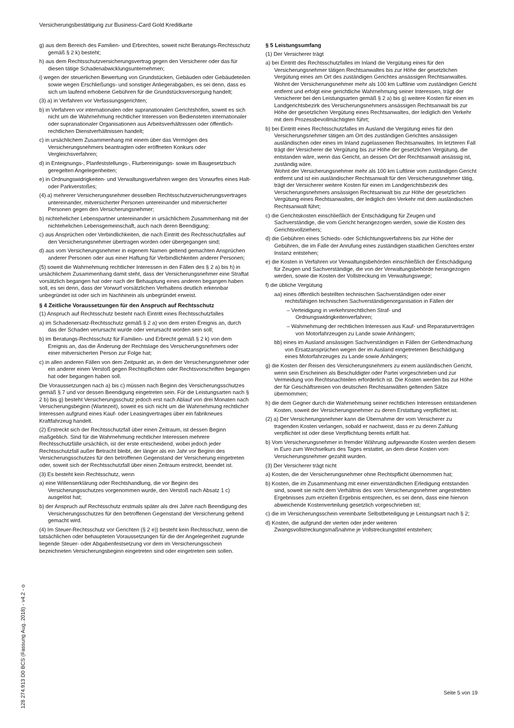Versicherungsbestätigung zur Business-Card Gold Kreditkarte
g) aus dem Bereich des Familien- und Erbrechtes, soweit nicht Beratungs-Rechtsschutz gemäß § 2 k) besteht;
h) aus dem Rechtsschutzversicherungsvertrag gegen den Versicherer oder das für diesen tätige Schadenabwicklungsunternehmen;
i) wegen der steuerlichen Bewertung von Grundstücken, Gebäuden oder Gebäudeteilen sowie wegen Erschließungs- und sonstiger Anliegerabgaben, es sei denn, dass es sich um laufend erhobene Gebühren für die Grundstücksversorgung handelt;
(3) a) in Verfahren vor Verfassungsgerichten;
b) in Verfahren vor internationalen oder supranationalen Gerichtshöfen, soweit es sich nicht um die Wahrnehmung rechtlicher Interessen von Bediensteten internationaler oder supranationaler Organisationen aus Arbeitsverhältnissen oder öffentlich-rechtlichen Dienstverhältnissen handelt;
c) in ursächlichem Zusammenhang mit einem über das Vermögen des Versicherungsnehmers beantragten oder eröffneten Konkurs oder Vergleichsverfahren;
d) in Enteignungs-, Planfeststellungs-, Flurbereinigungs- sowie im Baugesetzbuch geregelten Angelegenheiten;
e) in Ordnungswidrigkeiten- und Verwaltungsverfahren wegen des Vorwurfes eines Halt- oder Parkverstoßes;
(4) a) mehrerer Versicherungsnehmer desselben Rechtsschutzversicherungsvertrages untereinander, mitversicherter Personen untereinander und mitversicherter Personen gegen den Versicherungsnehmer;
b) nichtehelicher Lebenspartner untereinander in ursächlichem Zusammenhang mit der nichtehelichen Lebensgemeinschaft, auch nach deren Beendigung;
c) aus Ansprüchen oder Verbindlichkeiten, die nach Eintritt des Rechtsschutzfalles auf den Versicherungsnehmer übertragen worden oder übergegangen sind;
d) aus vom Versicherungsnehmer in eigenem Namen geltend gemachten Ansprüchen anderer Personen oder aus einer Haftung für Verbindlichkeiten anderer Personen;
(5) soweit die Wahrnehmung rechtlicher Interessen in den Fällen des § 2 a) bis h) in ursächlichem Zusammenhang damit steht, dass der Versicherungsnehmer eine Straftat vorsätzlich begangen hat oder nach der Behauptung eines anderen begangen haben soll, es sei denn, dass der Vorwurf vorsätzlichen Verhaltens deutlich erkennbar unbegründet ist oder sich im Nachhinein als unbegründet erweist.
§ 4 Zeitliche Voraussetzungen für den Anspruch auf Rechtsschutz
(1) Anspruch auf Rechtsschutz besteht nach Eintritt eines Rechtsschutzfalles
a) im Schadenersatz-Rechtsschutz gemäß § 2 a) von dem ersten Ereignis an, durch das der Schaden verursacht wurde oder verursacht worden sein soll;
b) im Beratungs-Rechtsschutz für Familien- und Erbrecht gemäß § 2 k) von dem Ereignis an, das die Änderung der Rechtslage des Versicherungsnehmers oder einer mitversicherten Person zur Folge hat;
c) in allen anderen Fällen von dem Zeitpunkt an, in dem der Versicherungsnehmer oder ein anderer einen Verstoß gegen Rechtspflichten oder Rechtsvorschriften begangen hat oder begangen haben soll.
Die Voraussetzungen nach a) bis c) müssen nach Beginn des Versicherungsschutzes gemäß § 7 und vor dessen Beendigung eingetreten sein. Für die Leistungsarten nach § 2 b) bis g) besteht Versicherungsschutz jedoch erst nach Ablauf von drei Monaten nach Versicherungsbeginn (Wartezeit), soweit es sich nicht um die Wahrnehmung rechtlicher Interessen aufgrund eines Kauf- oder Leasingvertrages über ein fabrikneues Kraftfahrzeug handelt.
(2) Erstreckt sich der Rechtsschutzfall über einen Zeitraum, ist dessen Beginn maßgeblich. Sind für die Wahrnehmung rechtlicher Interessen mehrere Rechtsschutzfälle ursächlich, ist der erste entscheidend, wobei jedoch jeder Rechtsschutzfall außer Betracht bleibt, der länger als ein Jahr vor Beginn des Versicherungsschutzes für den betroffenen Gegenstand der Versicherung eingetreten oder, soweit sich der Rechtsschutzfall über einen Zeitraum erstreckt, beendet ist.
(3) Es besteht kein Rechtsschutz, wenn
a) eine Willenserklärung oder Rechtshandlung, die vor Beginn des Versicherungsschutzes vorgenommen wurde, den Verstoß nach Absatz 1 c) ausgelöst hat;
b) der Anspruch auf Rechtsschutz erstmals später als drei Jahre nach Beendigung des Versicherungsschutzes für den betroffenen Gegenstand der Versicherung geltend gemacht wird.
(4) Im Steuer-Rechtsschutz vor Gerichten (§ 2 e)) besteht kein Rechtsschutz, wenn die tatsächlichen oder behaupteten Voraussetzungen für die der Angelegenheit zugrunde liegende Steuer- oder Abgabenfestsetzung vor dem im Versicherungsschein bezeichneten Versicherungsbeginn eingetreten sind oder eingetreten sein sollen.
§ 5 Leistungsumfang
(1) Der Versicherer trägt
a) bei Eintritt des Rechtsschutzfalles im Inland die Vergütung eines für den Versicherungsnehmer tätigen Rechtsanwaltes bis zur Höhe der gesetzlichen Vergütung eines am Ort des zuständigen Gerichtes ansässigen Rechtsanwaltes.
Wohnt der Versicherungsnehmer mehr als 100 km Luftlinie vom zuständigen Gericht entfernt und erfolgt eine gerichtliche Wahrnehmung seiner Interessen, trägt der Versicherer bei den Leistungsarten gemäß § 2 a) bis g) weitere Kosten für einen im Landgerichtsbezirk des Versicherungsnehmers ansässigen Rechtsanwalt bis zur Höhe der gesetzlichen Vergütung eines Rechtsanwaltes, der lediglich den Verkehr mit dem Prozessbevollmächtigten führt;
b) bei Eintritt eines Rechtsschutzfalles im Ausland die Vergütung eines für den Versicherungsnehmer tätigen am Ort des zuständigen Gerichtes ansässigen ausländischen oder eines im Inland zugelassenen Rechtsanwaltes. Im letzteren Fall trägt der Versicherer die Vergütung bis zur Höhe der gesetzlichen Vergütung, die entstanden wäre, wenn das Gericht, an dessen Ort der Rechtsanwalt ansässig ist, zuständig wäre.
Wohnt der Versicherungsnehmer mehr als 100 km Luftlinie vom zuständigen Gericht entfernt und ist ein ausländischer Rechtsanwalt für den Versicherungsnehmer tätig, trägt der Versicherer weitere Kosten für einen im Landgerichtsbezirk des Versicherungsnehmers ansässigen Rechtsanwalt bis zur Höhe der gesetzlichen Vergütung eines Rechtsanwaltes, der lediglich den Verkehr mit dem ausländischen Rechtsanwalt führt;
c) die Gerichtskosten einschließlich der Entschädigung für Zeugen und Sachverständige, die vom Gericht herangezogen werden, sowie die Kosten des Gerichtsvollziehers;
d) die Gebühren eines Schieds- oder Schlichtungsverfahrens bis zur Höhe der Gebühren, die im Falle der Anrufung eines zuständigen staatlichen Gerichtes erster Instanz entstehen;
e) die Kosten in Verfahren vor Verwaltungsbehörden einschließlich der Entschädigung für Zeugen und Sachverständige, die von der Verwaltungsbehörde herangezogen werden, sowie die Kosten der Vollstreckung im Verwaltungswege;
f) die übliche Vergütung
aa) eines öffentlich bestellten technischen Sachverständigen oder einer rechtsfähigen technischen Sachverständigenorganisation in Fällen der
– Verteidigung in verkehrsrechtlichen Straf- und Ordnungswidrigkeitenverfahren;
– Wahrnehmung der rechtlichen Interessen aus Kauf- und Reparaturverträgen von Motorfahrzeugen zu Lande sowie Anhängern;
bb) eines im Ausland ansässigen Sachverständigen in Fällen der Geltendmachung von Ersatzansprüchen wegen der im Ausland eingetretenen Beschädigung eines Motorfahrzeuges zu Lande sowie Anhängers;
g) die Kosten der Reisen des Versicherungsnehmers zu einem ausländischen Gericht, wenn sein Erscheinen als Beschuldigter oder Partei vorgeschrieben und zur Vermeidung von Rechtsnachteilen erforderlich ist. Die Kosten werden bis zur Höhe der für Geschäftsreisen von deutschen Rechtsanwälten geltenden Sätze übernommen;
h) die dem Gegner durch die Wahrnehmung seiner rechtlichen Interessen entstandenen Kosten, soweit der Versicherungsnehmer zu deren Erstattung verpflichtet ist.
(2) a) Der Versicherungsnehmer kann die Übernahme der vom Versicherer zu tragenden Kosten verlangen, sobald er nachweist, dass er zu deren Zahlung verpflichtet ist oder diese Verpflichtung bereits erfüllt hat.
b) Vom Versicherungsnehmer in fremder Währung aufgewandte Kosten werden diesem in Euro zum Wechselkurs des Tages erstattet, an dem diese Kosten vom Versicherungsnehmer gezahlt wurden.
(3) Der Versicherer trägt nicht
a) Kosten, die der Versicherungsnehmer ohne Rechtspflicht übernommen hat;
b) Kosten, die im Zusammenhang mit einer einverständlichen Erledigung entstanden sind, soweit sie nicht dem Verhältnis des vom Versicherungsnehmer angestrebten Ergebnisses zum erzielten Ergebnis entsprechen, es sei denn, dass eine hiervon abweichende Kostenverteilung gesetzlich vorgeschrieben ist;
c) die im Versicherungsschein vereinbarte Selbstbeteiligung je Leistungsart nach § 2;
d) Kosten, die aufgrund der vierten oder jeder weiteren Zwangsvollstreckungsmaßnahme je Vollstreckungstitel entstehen;
128 274.913 D0 BCS (Fassung Aug. 2018) - v4.2 - o
Seite 5 von 19